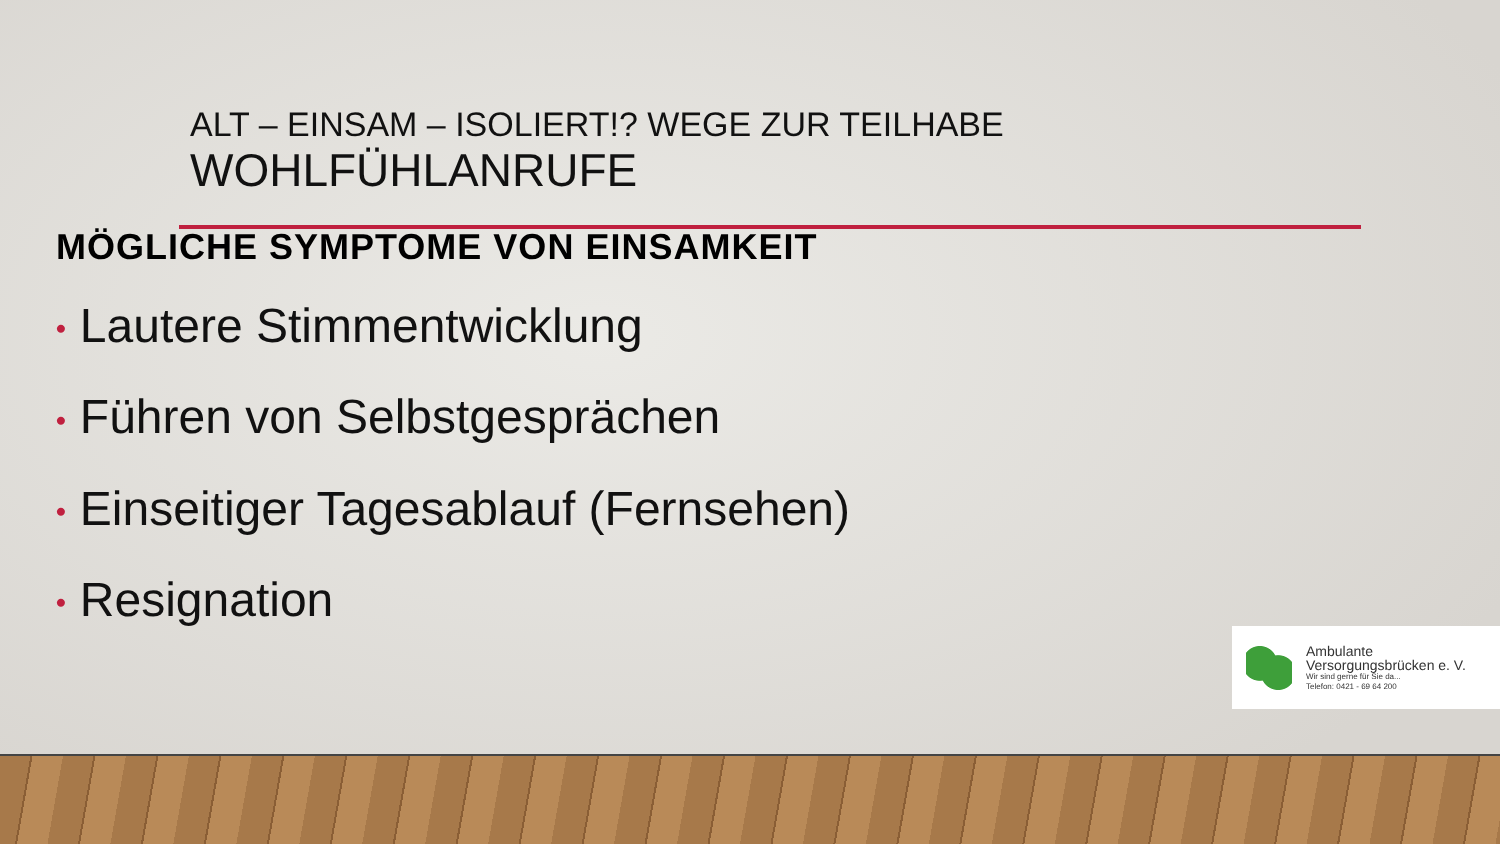ALT – EINSAM – ISOLIERT!? WEGE ZUR TEILHABE
WOHLFÜHLANRUFE
MÖGLICHE SYMPTOME VON EINSAMKEIT
• Lautere Stimmentwicklung
• Führen von Selbstgesprächen
• Einseitiger Tagesablauf (Fernsehen)
• Resignation
Ambulante
Versorgungsbrücken e. V.
Wir sind gerne für Sie da...
Telefon: 0421 - 69 64 200